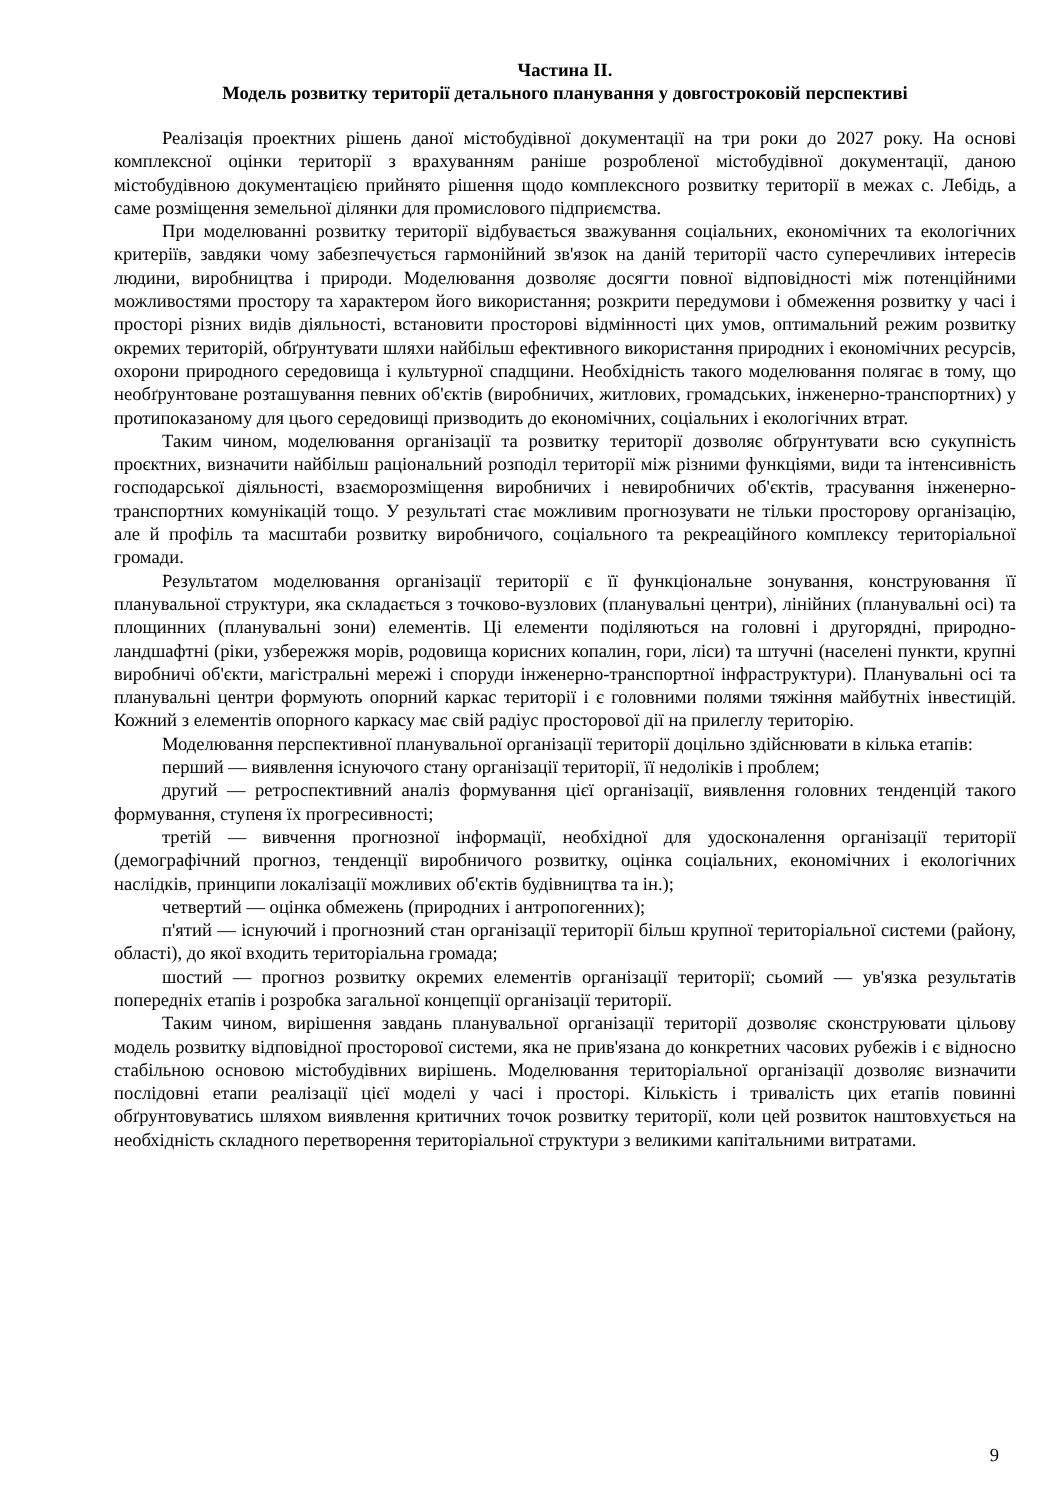Частина ІІ.
Модель розвитку території детального планування у довгостроковій перспективі
Реалізація проектних рішень даної містобудівної документації на три роки до 2027 року. На основі комплексної оцінки території з врахуванням раніше розробленої містобудівної документації, даною містобудівною документацією прийнято рішення щодо комплексного розвитку території в межах с. Лебідь, а саме розміщення земельної ділянки для промислового підприємства.
При моделюванні розвитку території відбувається зважування соціальних, економічних та екологічних критеріїв, завдяки чому забезпечується гармонійний зв'язок на даній території часто суперечливих інтересів людини, виробництва і природи. Моделювання дозволяє досягти повної відповідності між потенційними можливостями простору та характером його використання; розкрити передумови і обмеження розвитку у часі і просторі різних видів діяльності, встановити просторові відмінності цих умов, оптимальний режим розвитку окремих територій, обґрунтувати шляхи найбільш ефективного використання природних і економічних ресурсів, охорони природного середовища і культурної спадщини. Необхідність такого моделювання полягає в тому, що необґрунтоване розташування певних об'єктів (виробничих, житлових, громадських, інженерно-транспортних) у протипоказаному для цього середовищі призводить до економічних, соціальних і екологічних втрат.
Таким чином, моделювання організації та розвитку території дозволяє обґрунтувати всю сукупність проєктних, визначити найбільш раціональний розподіл території між різними функціями, види та інтенсивність господарської діяльності, взаєморозміщення виробничих і невиробничих об'єктів, трасування інженерно-транспортних комунікацій тощо. У результаті стає можливим прогнозувати не тільки просторову організацію, але й профіль та масштаби розвитку виробничого, соціального та рекреаційного комплексу територіальної громади.
Результатом моделювання організації території є її функціональне зонування, конструювання її планувальної структури, яка складається з точково-вузлових (планувальні центри), лінійних (планувальні осі) та площинних (планувальні зони) елементів. Ці елементи поділяються на головні і другорядні, природно-ландшафтні (ріки, узбережжя морів, родовища корисних копалин, гори, ліси) та штучні (населені пункти, крупні виробничі об'єкти, магістральні мережі і споруди інженерно-транспортної інфраструктури). Планувальні осі та планувальні центри формують опорний каркас території і є головними полями тяжіння майбутніх інвестицій. Кожний з елементів опорного каркасу має свій радіус просторової дії на прилеглу територію.
Моделювання перспективної планувальної організації території доцільно здійснювати в кілька етапів:
перший — виявлення існуючого стану організації території, її недоліків і проблем;
другий — ретроспективний аналіз формування цієї організації, виявлення головних тенденцій такого формування, ступеня їх прогресивності;
третій — вивчення прогнозної інформації, необхідної для удосконалення організації території (демографічний прогноз, тенденції виробничого розвитку, оцінка соціальних, економічних і екологічних наслідків, принципи локалізації можливих об'єктів будівництва та ін.);
четвертий — оцінка обмежень (природних і антропогенних);
п'ятий — існуючий і прогнозний стан організації території більш крупної територіальної системи (району, області), до якої входить територіальна громада;
шостий — прогноз розвитку окремих елементів організації території; сьомий — ув'язка результатів попередніх етапів і розробка загальної концепції організації території.
Таким чином, вирішення завдань планувальної організації території дозволяє сконструювати цільову модель розвитку відповідної просторової системи, яка не прив'язана до конкретних часових рубежів і є відносно стабільною основою містобудівних вирішень. Моделювання територіальної організації дозволяє визначити послідовні етапи реалізації цієї моделі у часі і просторі. Кількість і тривалість цих етапів повинні обґрунтовуватись шляхом виявлення критичних точок розвитку території, коли цей розвиток наштовхується на необхідність складного перетворення територіальної структури з великими капітальними витратами.
9